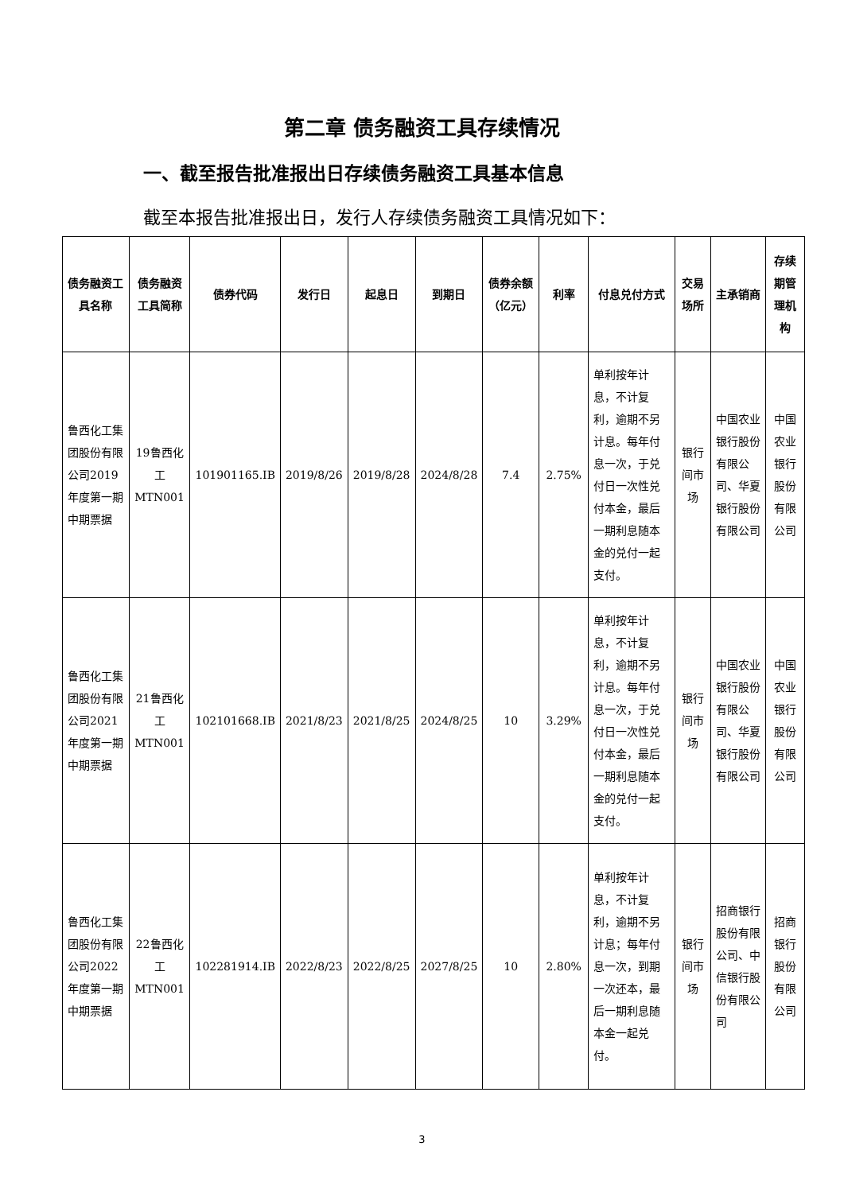第二章 债务融资工具存续情况
一、截至报告批准报出日存续债务融资工具基本信息
截至本报告批准报出日，发行人存续债务融资工具情况如下：
| 债务融资工具名称 | 债务融资工具简称 | 债券代码 | 发行日 | 起息日 | 到期日 | 债券余额（亿元） | 利率 | 付息兑付方式 | 交易场所 | 主承销商 | 存续期管理机构 |
| --- | --- | --- | --- | --- | --- | --- | --- | --- | --- | --- | --- |
| 鲁西化工集团股份有限公司2019年度第一期中期票据 | 19鲁西化工MTN001 | 101901165.IB | 2019/8/26 | 2019/8/28 | 2024/8/28 | 7.4 | 2.75% | 单利按年计息，不计复利，逾期不另计息。每年付息一次，于兑付日一次性兑付本金，最后一期利息随本金的兑付一起支付。 | 银行间市场 | 中国农业银行股份有限公司、华夏银行股份有限公司 | 中国农业银行股份有限公司 |
| 鲁西化工集团股份有限公司2021年度第一期中期票据 | 21鲁西化工MTN001 | 102101668.IB | 2021/8/23 | 2021/8/25 | 2024/8/25 | 10 | 3.29% | 单利按年计息，不计复利，逾期不另计息。每年付息一次，于兑付日一次性兑付本金，最后一期利息随本金的兑付一起支付。 | 银行间市场 | 中国农业银行股份有限公司、华夏银行股份有限公司 | 中国农业银行股份有限公司 |
| 鲁西化工集团股份有限公司2022年度第一期中期票据 | 22鲁西化工MTN001 | 102281914.IB | 2022/8/23 | 2022/8/25 | 2027/8/25 | 10 | 2.80% | 单利按年计息，不计复利，逾期不另计息；每年付息一次，到期一次还本，最后一期利息随本金一起兑付。 | 银行间市场 | 招商银行股份有限公司、中信银行股份有限公司 | 招商银行股份有限公司 |
3